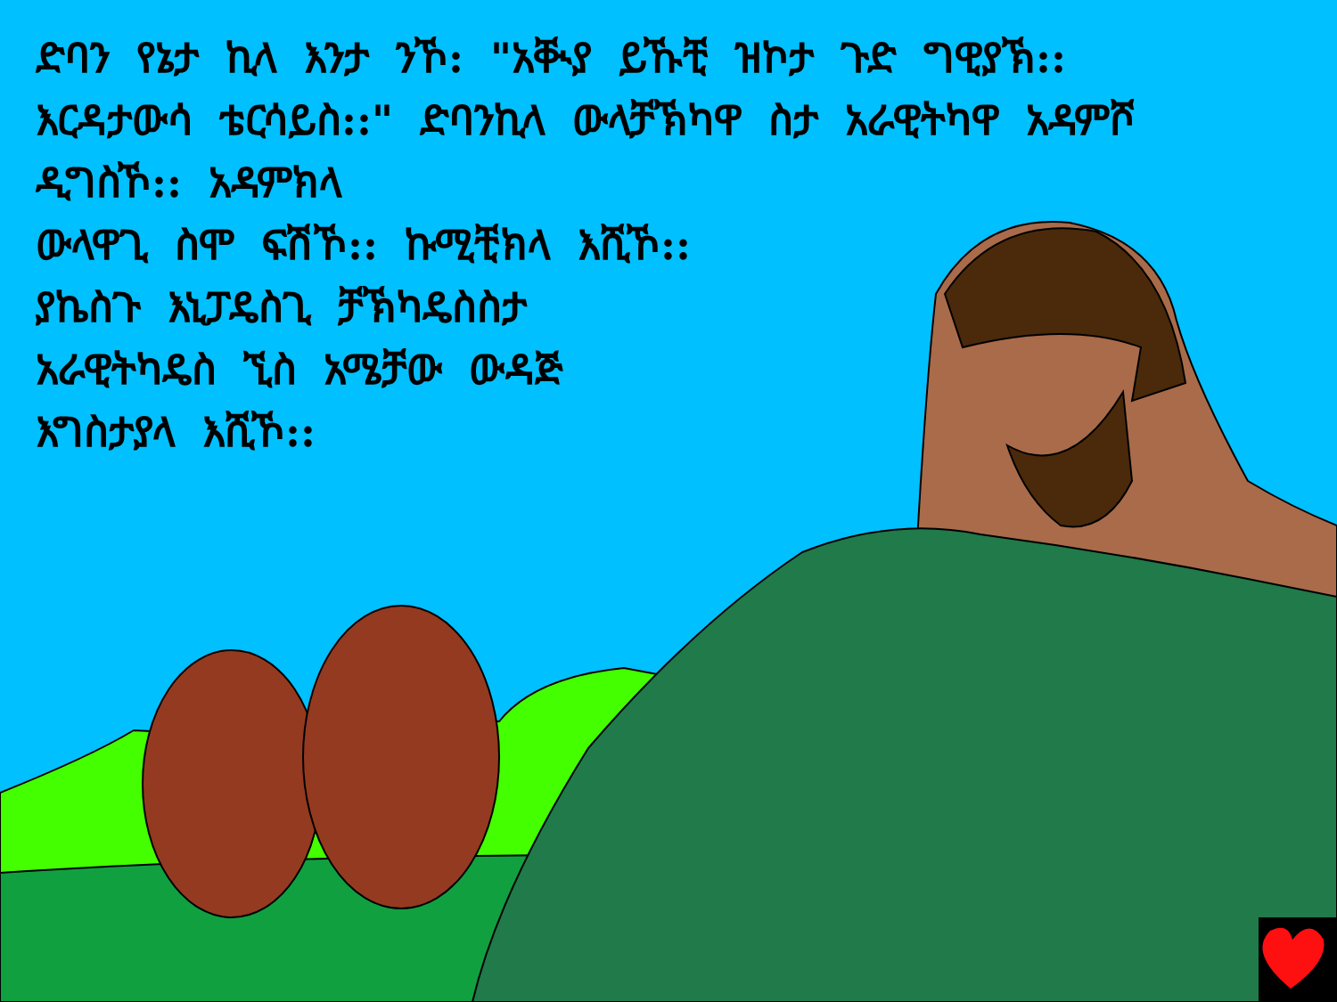ድባን የኔታ ኪላ እንታ ንኾ: "አቚያ ይኹቺ ዝኮታ ጉድ ግዊያኽ:: እርዳታውሳ ቴርሳይስ::" ድባንኪላ ውላቻኽካዋ ስታ አራዊትካዋ አዳምሾ ዲግስኾ:: አዳምክላ
ውላዋጊ ስሞ ፍሽኾ:: ኩሚቺክላ እሺኾ::
ያኬስጉ እኒፓዴስጊ ቻኽካዴስስታ
አራዊትካዴስ ኚስ አሜቻው ውዳጅ
እግስታያላ እሺኾ::